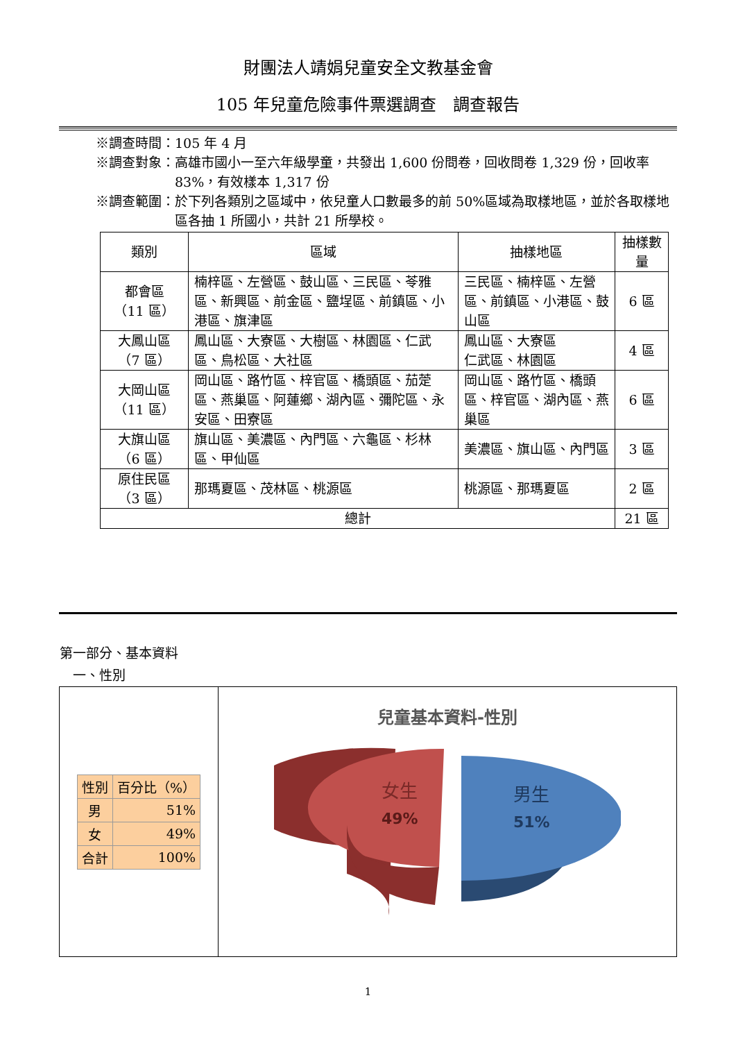財團法人靖娟兒童安全文教基金會
105 年兒童危險事件票選調查　調查報告
※調查時間： 105 年 4 月
※調查對象： 高雄市國小一至六年級學童，共發出 1,600 份問卷，回收問卷 1,329 份，回收率 83%，有效樣本 1,317 份
※調查範圍： 於下列各類別之區域中，依兒童人口數最多的前 50%區域為取樣地區，並於各取樣地區各抽 1 所國小，共計 21 所學校。
| 類別 | 區域 | 抽樣地區 | 抽樣數量 |
| --- | --- | --- | --- |
| 都會區 （11 區） | 楠梓區、左營區、鼓山區、三民區、苓雅區、新興區、前金區、鹽埕區、前鎮區、小港區、旗津區 | 三民區、楠梓區、左營區、前鎮區、小港區、鼓山區 | 6 區 |
| 大鳳山區 （7 區） | 鳳山區、大寮區、大樹區、林園區、仁武區、鳥松區、大社區 | 鳳山區、大寮區 仁武區、林園區 | 4 區 |
| 大岡山區 （11 區） | 岡山區、路竹區、梓官區、橋頭區、茄萣區、燕巢區、阿蓮鄉、湖內區、彌陀區、永安區、田寮區 | 岡山區、路竹區、橋頭區、梓官區、湖內區、燕巢區 | 6 區 |
| 大旗山區 （6 區） | 旗山區、美濃區、內門區、六龜區、杉林區、甲仙區 | 美濃區、旗山區、內門區 | 3 區 |
| 原住民區 （3 區） | 那瑪夏區、茂林區、桃源區 | 桃源區、那瑪夏區 | 2 區 |
| 總計 | | | 21 區 |
第一部分、基本資料
　一、性別
| 性別 | 百分比（%） |
| 男 | 51% |
| 女 | 49% |
| 合計 | 100% |
兒童基本資料-性別
女生
49%
男生
51%
1